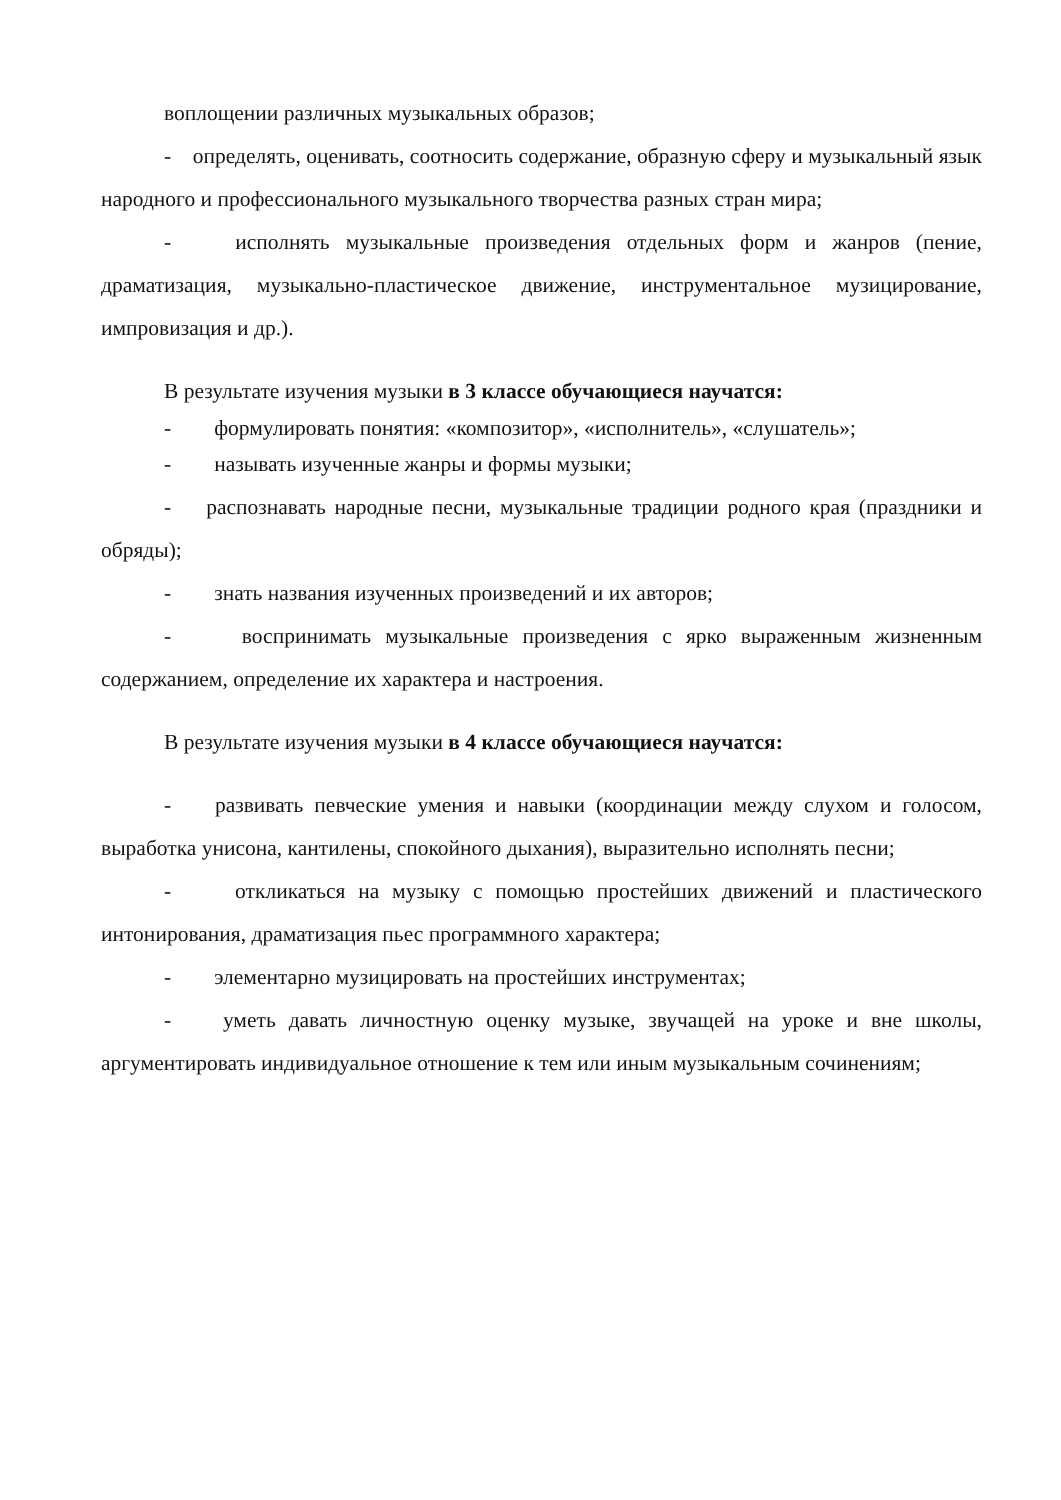воплощении различных музыкальных образов;
- определять, оценивать, соотносить содержание, образную сферу и музыкальный язык народного и профессионального музыкального творчества разных стран мира;
- исполнять музыкальные произведения отдельных форм и жанров (пение, драматизация, музыкально-пластическое движение, инструментальное музицирование, импровизация и др.).
В результате изучения музыки в 3 классе обучающиеся научатся:
- формулировать понятия: «композитор», «исполнитель», «слушатель»;
- называть изученные жанры и формы музыки;
- распознавать народные песни, музыкальные традиции родного края (праздники и обряды);
- знать названия изученных произведений и их авторов;
- воспринимать музыкальные произведения с ярко выраженным жизненным содержанием, определение их характера и настроения.
В результате изучения музыки в 4 классе обучающиеся научатся:
- развивать певческие умения и навыки (координации между слухом и голосом, выработка унисона, кантилены, спокойного дыхания), выразительно исполнять песни;
- откликаться на музыку с помощью простейших движений и пластического интонирования, драматизация пьес программного характера;
- элементарно музицировать на простейших инструментах;
- уметь давать личностную оценку музыке, звучащей на уроке и вне школы, аргументировать индивидуальное отношение к тем или иным музыкальным сочинениям;